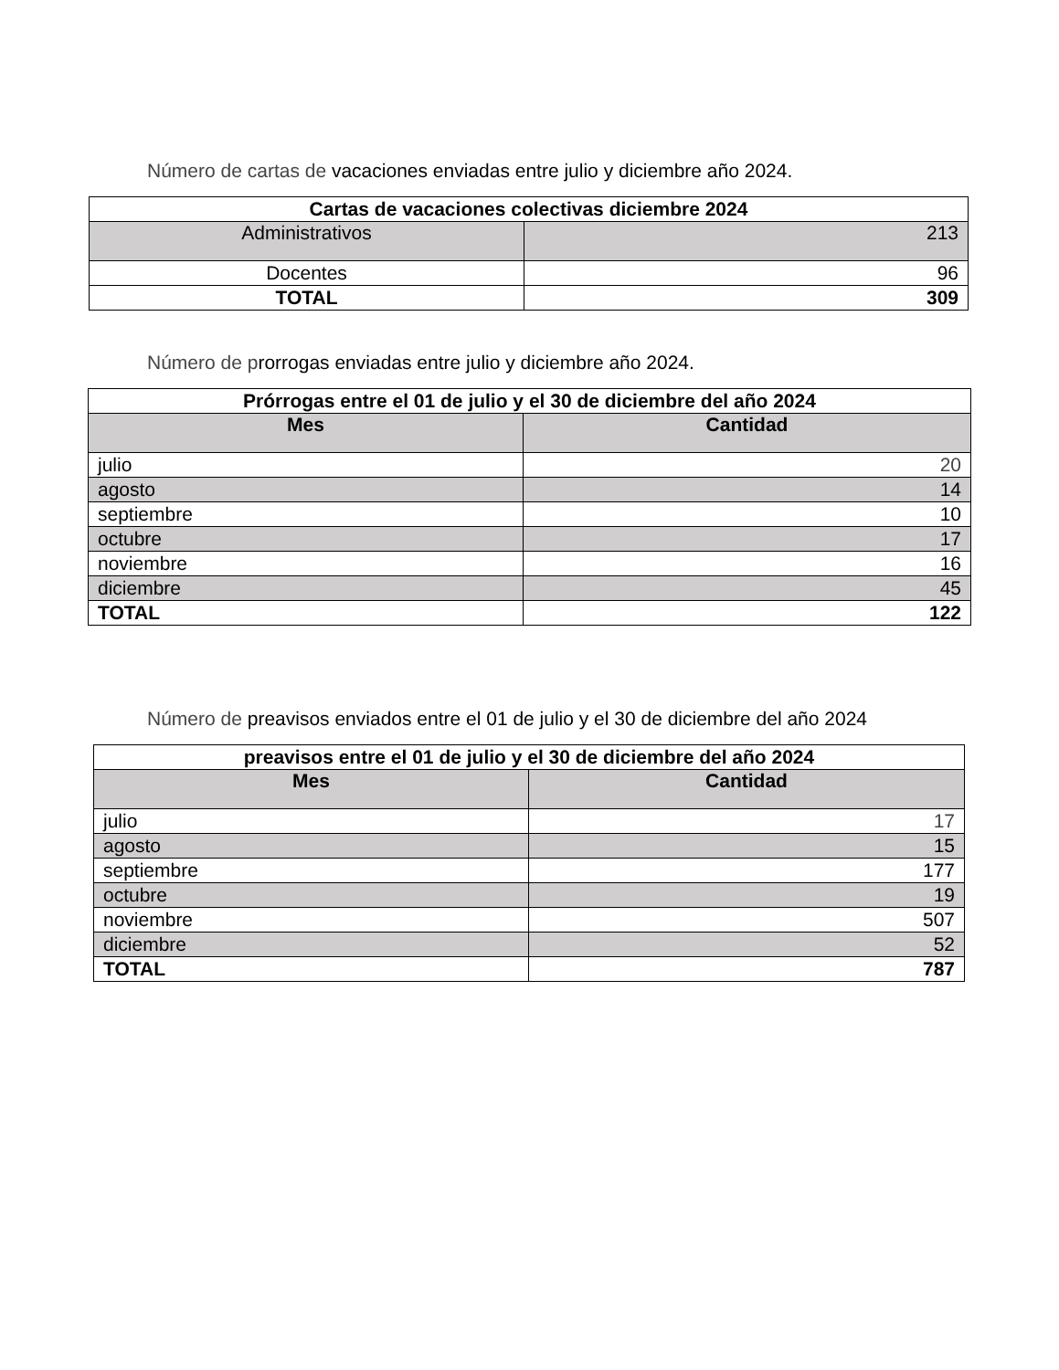Número de cartas de vacaciones enviadas entre julio y diciembre año 2024.
| Cartas de vacaciones colectivas diciembre 2024 | |
| --- | --- |
| Administrativos | 213 |
| Docentes | 96 |
| TOTAL | 309 |
Número de prorrogas enviadas entre julio y diciembre año 2024.
| Prórrogas entre el 01 de julio y el 30 de diciembre del año 2024 | |
| --- | --- |
| Mes | Cantidad |
| julio | 20 |
| agosto | 14 |
| septiembre | 10 |
| octubre | 17 |
| noviembre | 16 |
| diciembre | 45 |
| TOTAL | 122 |
Número de preavisos enviados entre el 01 de julio y el 30 de diciembre del año 2024
| preavisos entre el 01 de julio y el 30 de diciembre del año 2024 | |
| --- | --- |
| Mes | Cantidad |
| julio | 17 |
| agosto | 15 |
| septiembre | 177 |
| octubre | 19 |
| noviembre | 507 |
| diciembre | 52 |
| TOTAL | 787 |